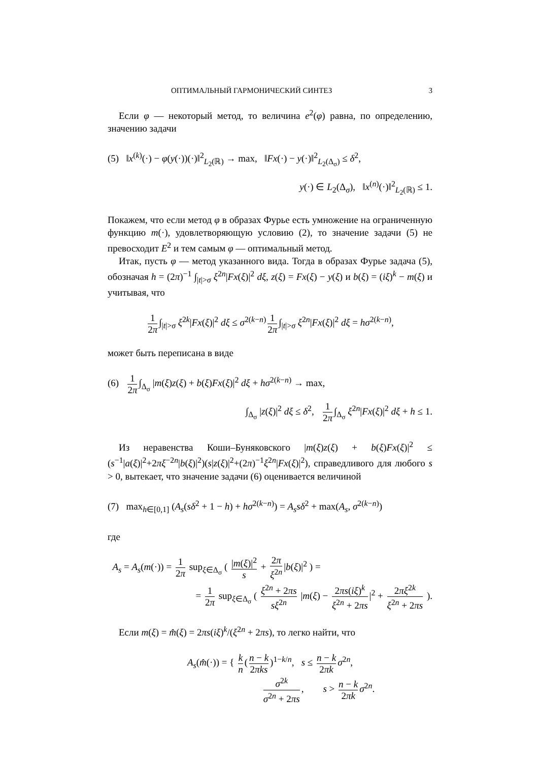ОПТИМАЛЬНЫЙ ГАРМОНИЧЕСКИЙ СИНТЕЗ 3
Если φ — некоторый метод, то величина e<sup>2</sup>(φ) равна, по определению, значению задачи
(5) ‖x<sup>(k)</sup>(·) − φ(y(·))(·)‖<sup>2</sup><sub>L<sub>2</sub>(ℝ)</sub> → max, ‖Fx(·) − y(·)‖<sup>2</sup><sub>L<sub>2</sub>(Δ<sub>σ</sub>)</sub> ≤ δ<sup>2</sup>,
y(·) ∈ L<sub>2</sub>(Δ<sub>σ</sub>), ‖x<sup>(n)</sup>(·)‖<sup>2</sup><sub>L<sub>2</sub>(ℝ)</sub> ≤ 1.
Покажем, что если метод φ в образах Фурье есть умножение на ограниченную функцию m(·), удовлетворяющую условию (2), то значение задачи (5) не превосходит E<sup>2</sup> и тем самым φ — оптимальный метод.
Итак, пусть φ — метод указанного вида. Тогда в образах Фурье задача (5), обозначая h = (2π)<sup>−1</sup> ∫<sub>|t|>σ</sub> ξ<sup>2n</sup>|Fx(ξ)|<sup>2</sup> dξ, z(ξ) = Fx(ξ) − y(ξ) и b(ξ) = (iξ)<sup>k</sup> − m(ξ) и учитывая, что
1 2π ∫<sub>|t|>σ</sub> ξ<sup>2k</sup>|Fx(ξ)|<sup>2</sup> dξ ≤ σ<sup>2(k−n)</sup> 1 2π ∫<sub>|t|>σ</sub> ξ<sup>2n</sup>|Fx(ξ)|<sup>2</sup> dξ = hσ<sup>2(k−n)</sup>,
может быть переписана в виде
(6) 1 2π ∫<sub>Δ<sub>σ</sub></sub> |m(ξ)z(ξ) + b(ξ)Fx(ξ)|<sup>2</sup> dξ + hσ<sup>2(k−n)</sup> → max,
∫<sub>Δ<sub>σ</sub></sub> |z(ξ)|<sup>2</sup> dξ ≤ δ<sup>2</sup>, 1 2π ∫<sub>Δ<sub>σ</sub></sub> ξ<sup>2n</sup>|Fx(ξ)|<sup>2</sup> dξ + h ≤ 1.
Из неравенства Коши–Буняковского |m(ξ)z(ξ) + b(ξ)Fx(ξ)|<sup>2</sup> ≤ (s<sup>−1</sup>|a(ξ)|<sup>2</sup>+2πξ<sup>−2n</sup>|b(ξ)|<sup>2</sup>)(s|z(ξ)|<sup>2</sup>+(2π)<sup>−1</sup>ξ<sup>2n</sup>|Fx(ξ)|<sup>2</sup>), справедливого для любого s > 0, вытекает, что значение задачи (6) оценивается величиной
(7) max<sub>h∈[0,1]</sub> (A<sub>s</sub>(sδ<sup>2</sup> + 1 − h) + hσ<sup>2(k−n)</sup>) = A<sub>s</sub>sδ<sup>2</sup> + max(A<sub>s</sub>, σ<sup>2(k−n)</sup>)
где
A<sub>s</sub> = A<sub>s</sub>(m(·)) = 1 2π sup<sub>ξ∈Δ<sub>σ</sub></sub> ( |m(ξ)|<sup>2</sup> s + 2π ξ<sup>2n</sup> |b(ξ)|<sup>2</sup> ) =
= 1 2π sup<sub>ξ∈Δ<sub>σ</sub></sub> ( ξ<sup>2n</sup> + 2πs sξ<sup>2n</sup> |m(ξ) − 2πs(iξ)<sup>k</sup> ξ<sup>2n</sup> + 2πs |<sup>2</sup> + 2πξ<sup>2k</sup> ξ<sup>2n</sup> + 2πs ).
Если m(ξ) = m̂(ξ) = 2πs(iξ)<sup>k</sup>/(ξ<sup>2n</sup> + 2πs), то легко найти, что
A<sub>s</sub>(m̂(·)) = { k n (n − k 2πks)<sup>1−k/n</sup>, s ≤ n − k 2πk σ<sup>2n</sup>,
σ<sup>2k</sup> σ<sup>2n</sup> + 2πs, s > n − k 2πk σ<sup>2n</sup>.